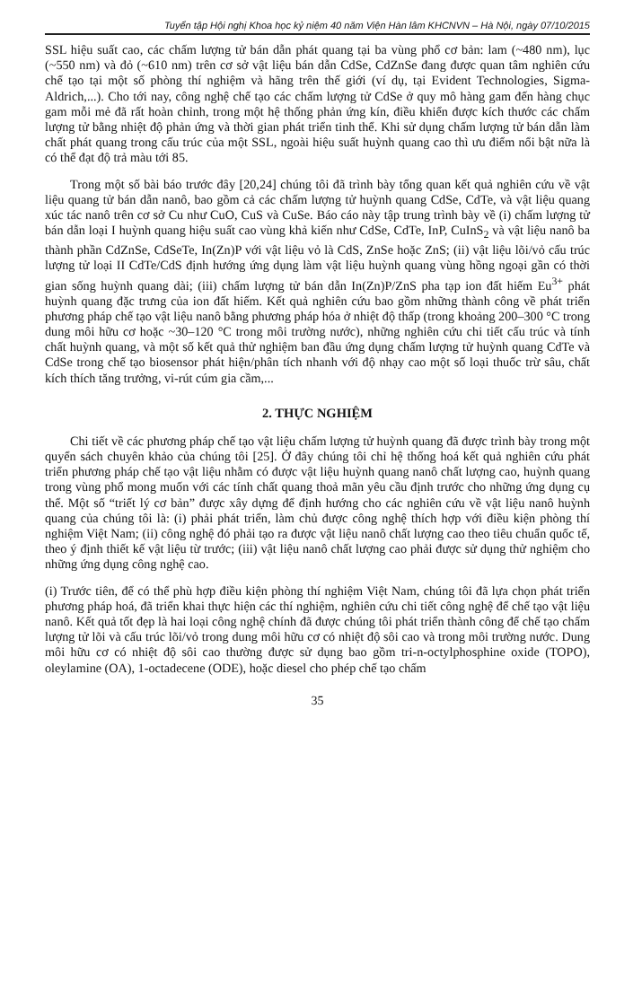Tuyển tập Hội nghị Khoa học kỷ niệm 40 năm Viện Hàn lâm KHCNVN – Hà Nội, ngày 07/10/2015
SSL hiệu suất cao, các chấm lượng tử bán dẫn phát quang tại ba vùng phổ cơ bản: lam (~480 nm), lục (~550 nm) và đỏ (~610 nm) trên cơ sở vật liệu bán dẫn CdSe, CdZnSe đang được quan tâm nghiên cứu chế tạo tại một số phòng thí nghiệm và hãng trên thế giới (ví dụ, tại Evident Technologies, Sigma-Aldrich,...). Cho tới nay, công nghệ chế tạo các chấm lượng tử CdSe ở quy mô hàng gam đến hàng chục gam mỗi mẻ đã rất hoàn chỉnh, trong một hệ thống phản ứng kín, điều khiển được kích thước các chấm lượng tử bằng nhiệt độ phản ứng và thời gian phát triển tinh thể. Khi sử dụng chấm lượng tử bán dẫn làm chất phát quang trong cấu trúc của một SSL, ngoài hiệu suất huỳnh quang cao thì ưu điểm nổi bật nữa là có thể đạt độ trả màu tới 85.
Trong một số bài báo trước đây [20,24] chúng tôi đã trình bày tổng quan kết quả nghiên cứu về vật liệu quang tử bán dẫn nanô, bao gồm cả các chấm lượng tử huỳnh quang CdSe, CdTe, và vật liệu quang xúc tác nanô trên cơ sở Cu như CuO, CuS và CuSe. Báo cáo này tập trung trình bày về (i) chấm lượng tử bán dẫn loại I huỳnh quang hiệu suất cao vùng khả kiến như CdSe, CdTe, InP, CuInS<sub>2</sub> và vật liệu nanô ba thành phần CdZnSe, CdSeTe, In(Zn)P với vật liệu vỏ là CdS, ZnSe hoặc ZnS; (ii) vật liệu lõi/vỏ cấu trúc lượng tử loại II CdTe/CdS định hướng ứng dụng làm vật liệu huỳnh quang vùng hồng ngoại gần có thời gian sống huỳnh quang dài; (iii) chấm lượng tử bán dẫn In(Zn)P/ZnS pha tạp ion đất hiếm Eu<sup>3+</sup> phát huỳnh quang đặc trưng của ion đất hiếm. Kết quả nghiên cứu bao gồm những thành công về phát triển phương pháp chế tạo vật liệu nanô bằng phương pháp hóa ở nhiệt độ thấp (trong khoảng 200–300 °C trong dung môi hữu cơ hoặc ~30–120 °C trong môi trường nước), những nghiên cứu chi tiết cấu trúc và tính chất huỳnh quang, và một số kết quả thử nghiệm ban đầu ứng dụng chấm lượng tử huỳnh quang CdTe và CdSe trong chế tạo biosensor phát hiện/phân tích nhanh với độ nhạy cao một số loại thuốc trừ sâu, chất kích thích tăng trưởng, vi-rút cúm gia cầm,...
2. THỰC NGHIỆM
Chi tiết về các phương pháp chế tạo vật liệu chấm lượng tử huỳnh quang đã được trình bày trong một quyển sách chuyên khảo của chúng tôi [25]. Ở đây chúng tôi chỉ hệ thống hoá kết quả nghiên cứu phát triển phương pháp chế tạo vật liệu nhằm có được vật liệu huỳnh quang nanô chất lượng cao, huỳnh quang trong vùng phổ mong muốn với các tính chất quang thoả mãn yêu cầu định trước cho những ứng dụng cụ thể. Một số “triết lý cơ bản” được xây dựng để định hướng cho các nghiên cứu về vật liệu nanô huỳnh quang của chúng tôi là: (i) phải phát triển, làm chủ được công nghệ thích hợp với điều kiện phòng thí nghiệm Việt Nam; (ii) công nghệ đó phải tạo ra được vật liệu nanô chất lượng cao theo tiêu chuẩn quốc tế, theo ý định thiết kế vật liệu từ trước; (iii) vật liệu nanô chất lượng cao phải được sử dụng thử nghiệm cho những ứng dụng công nghệ cao.
(i) Trước tiên, để có thể phù hợp điều kiện phòng thí nghiệm Việt Nam, chúng tôi đã lựa chọn phát triển phương pháp hoá, đã triển khai thực hiện các thí nghiệm, nghiên cứu chi tiết công nghệ để chế tạo vật liệu nanô. Kết quả tốt đẹp là hai loại công nghệ chính đã được chúng tôi phát triển thành công để chế tạo chấm lượng tử lõi và cấu trúc lõi/vỏ trong dung môi hữu cơ có nhiệt độ sôi cao và trong môi trường nước. Dung môi hữu cơ có nhiệt độ sôi cao thường được sử dụng bao gồm tri-n-octylphosphine oxide (TOPO), oleylamine (OA), 1-octadecene (ODE), hoặc diesel cho phép chế tạo chấm
35